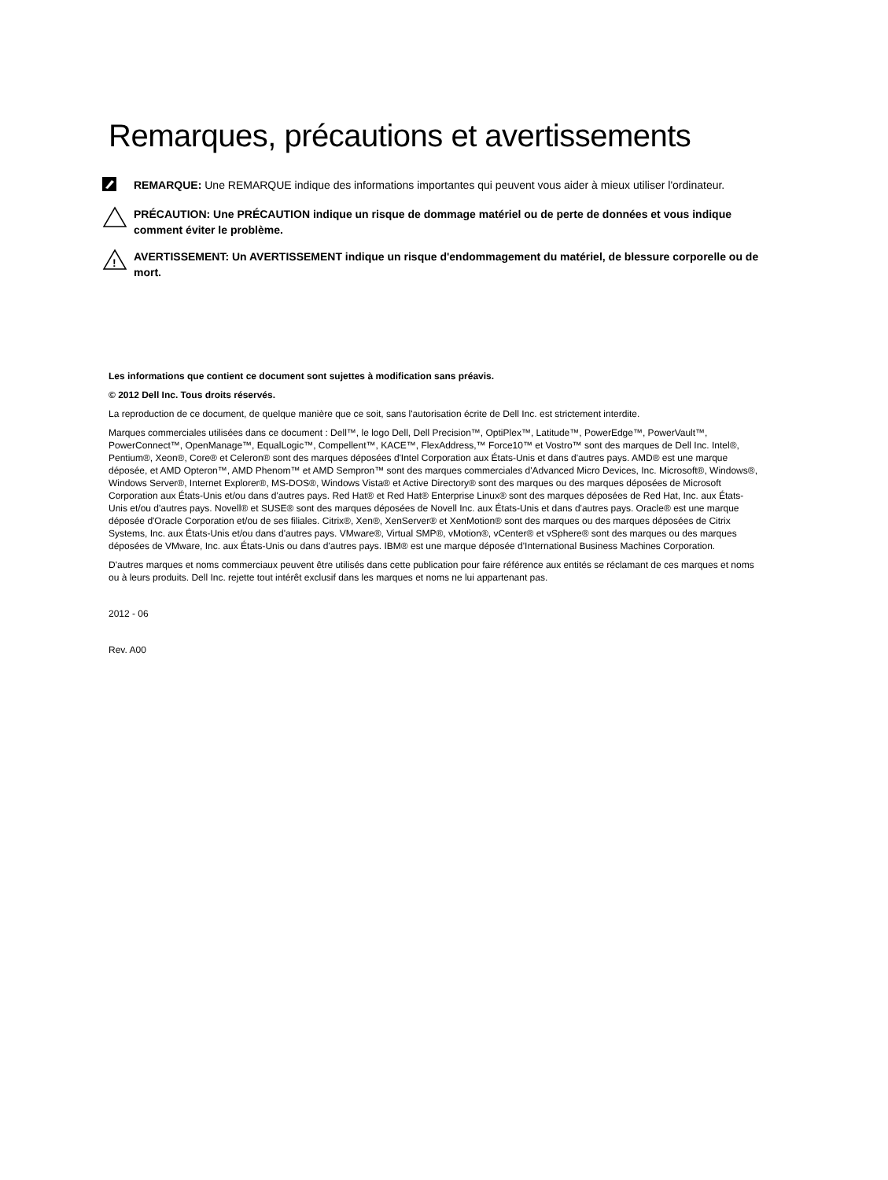Remarques, précautions et avertissements
REMARQUE: Une REMARQUE indique des informations importantes qui peuvent vous aider à mieux utiliser l'ordinateur.
PRÉCAUTION: Une PRÉCAUTION indique un risque de dommage matériel ou de perte de données et vous indique comment éviter le problème.
!
AVERTISSEMENT: Un AVERTISSEMENT indique un risque d'endommagement du matériel, de blessure corporelle ou de mort.
Les informations que contient ce document sont sujettes à modification sans préavis.
© 2012 Dell Inc. Tous droits réservés.
La reproduction de ce document, de quelque manière que ce soit, sans l'autorisation écrite de Dell Inc. est strictement interdite.
Marques commerciales utilisées dans ce document : Dell™, le logo Dell, Dell Precision™, OptiPlex™, Latitude™, PowerEdge™, PowerVault™, PowerConnect™, OpenManage™, EqualLogic™, Compellent™, KACE™, FlexAddress,™ Force10™ et Vostro™ sont des marques de Dell Inc. Intel®, Pentium®, Xeon®, Core® et Celeron® sont des marques déposées d'Intel Corporation aux États-Unis et dans d'autres pays. AMD® est une marque déposée, et AMD Opteron™, AMD Phenom™ et AMD Sempron™ sont des marques commerciales d'Advanced Micro Devices, Inc. Microsoft®, Windows®, Windows Server®, Internet Explorer®, MS-DOS®, Windows Vista® et Active Directory® sont des marques ou des marques déposées de Microsoft Corporation aux États-Unis et/ou dans d'autres pays. Red Hat® et Red Hat® Enterprise Linux® sont des marques déposées de Red Hat, Inc. aux États-Unis et/ou d'autres pays. Novell® et SUSE® sont des marques déposées de Novell Inc. aux États-Unis et dans d'autres pays. Oracle® est une marque déposée d'Oracle Corporation et/ou de ses filiales. Citrix®, Xen®, XenServer® et XenMotion® sont des marques ou des marques déposées de Citrix Systems, Inc. aux États-Unis et/ou dans d'autres pays. VMware®, Virtual SMP®, vMotion®, vCenter® et vSphere® sont des marques ou des marques déposées de VMware, Inc. aux États-Unis ou dans d'autres pays. IBM® est une marque déposée d'International Business Machines Corporation.
D'autres marques et noms commerciaux peuvent être utilisés dans cette publication pour faire référence aux entités se réclamant de ces marques et noms ou à leurs produits. Dell Inc. rejette tout intérêt exclusif dans les marques et noms ne lui appartenant pas.
2012 - 06
Rev. A00